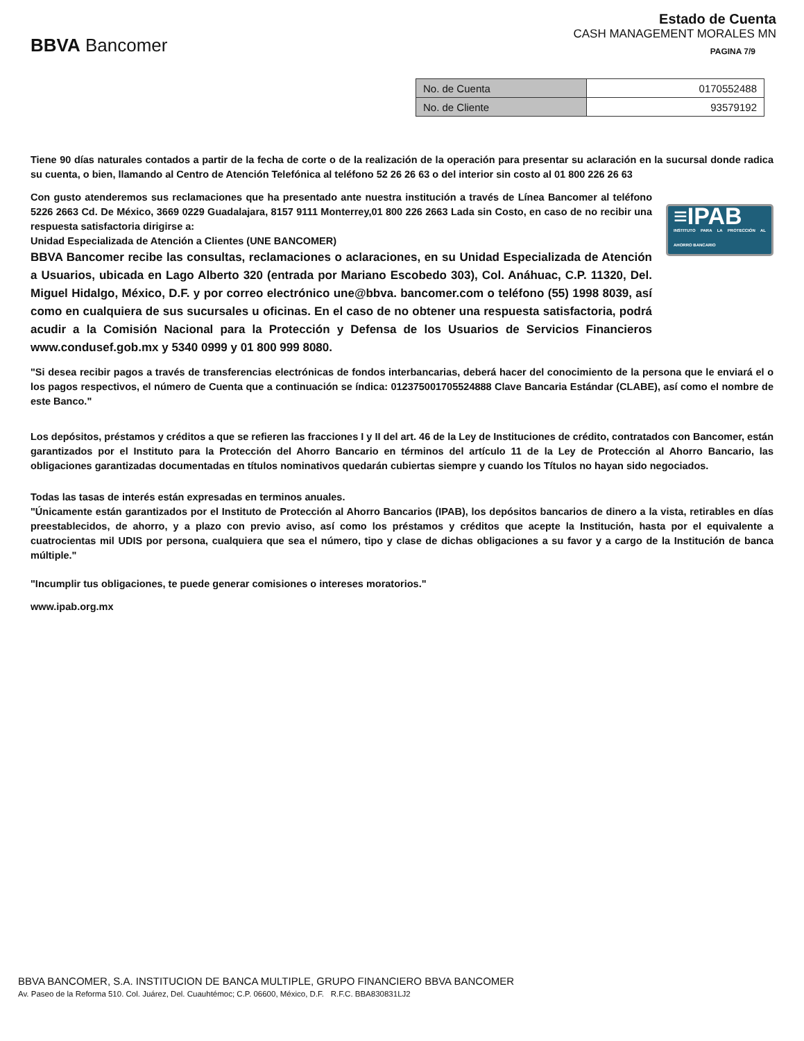BBVA Bancomer
Estado de Cuenta
CASH MANAGEMENT MORALES MN
PAGINA 7/9
| No. de Cuenta | 0170552488 |
| No. de Cliente | 93579192 |
Tiene 90 días naturales contados a partir de la fecha de corte o de la realización de la operación para presentar su aclaración en la sucursal donde radica su cuenta, o bien, llamando al Centro de Atención Telefónica al teléfono 52 26 26 63 o del interior sin costo al 01 800 226 26 63
Con gusto atenderemos sus reclamaciones que ha presentado ante nuestra institución a través de Línea Bancomer al teléfono 5226 2663 Cd. De México, 3669 0229 Guadalajara, 8157 9111 Monterrey,01 800 226 2663 Lada sin Costo, en caso de no recibir una respuesta satisfactoria dirigirse a:
Unidad Especializada de Atención a Clientes (UNE BANCOMER)
BBVA Bancomer recibe las consultas, reclamaciones o aclaraciones, en su Unidad Especializada de Atención a Usuarios, ubicada en Lago Alberto 320 (entrada por Mariano Escobedo 303), Col. Anáhuac, C.P. 11320, Del. Miguel Hidalgo, México, D.F. y por correo electrónico une@bbva. bancomer.com o teléfono (55) 1998 8039, así como en cualquiera de sus sucursales u oficinas. En el caso de no obtener una respuesta satisfactoria, podrá acudir a la Comisión Nacional para la Protección y Defensa de los Usuarios de Servicios Financieros www.condusef.gob.mx y 5340 0999 y 01 800 999 8080.
≡IPAB
INSTITUTO PARA LA PROTECCIÓN AL AHORRO BANCARIO
"Si desea recibir pagos a través de transferencias electrónicas de fondos interbancarias, deberá hacer del conocimiento de la persona que le enviará el o los pagos respectivos, el número de Cuenta que a continuación se índica: 012375001705524888 Clave Bancaria Estándar (CLABE), así como el nombre de este Banco."
Los depósitos, préstamos y créditos a que se refieren las fracciones I y II del art. 46 de la Ley de Instituciones de crédito, contratados con Bancomer, están garantizados por el Instituto para la Protección del Ahorro Bancario en términos del artículo 11 de la Ley de Protección al Ahorro Bancario, las obligaciones garantizadas documentadas en títulos nominativos quedarán cubiertas siempre y cuando los Títulos no hayan sido negociados.
Todas las tasas de interés están expresadas en terminos anuales.
"Únicamente están garantizados por el Instituto de Protección al Ahorro Bancarios (IPAB), los depósitos bancarios de dinero a la vista, retirables en días preestablecidos, de ahorro, y a plazo con previo aviso, así como los préstamos y créditos que acepte la Institución, hasta por el equivalente a cuatrocientas mil UDIS por persona, cualquiera que sea el número, tipo y clase de dichas obligaciones a su favor y a cargo de la Institución de banca múltiple."
"Incumplir tus obligaciones, te puede generar comisiones o intereses moratorios."
www.ipab.org.mx
BBVA BANCOMER, S.A. INSTITUCION DE BANCA MULTIPLE, GRUPO FINANCIERO BBVA BANCOMER
Av. Paseo de la Reforma 510. Col. Juárez, Del. Cuauhtémoc; C.P. 06600, México, D.F. R.F.C. BBA830831LJ2